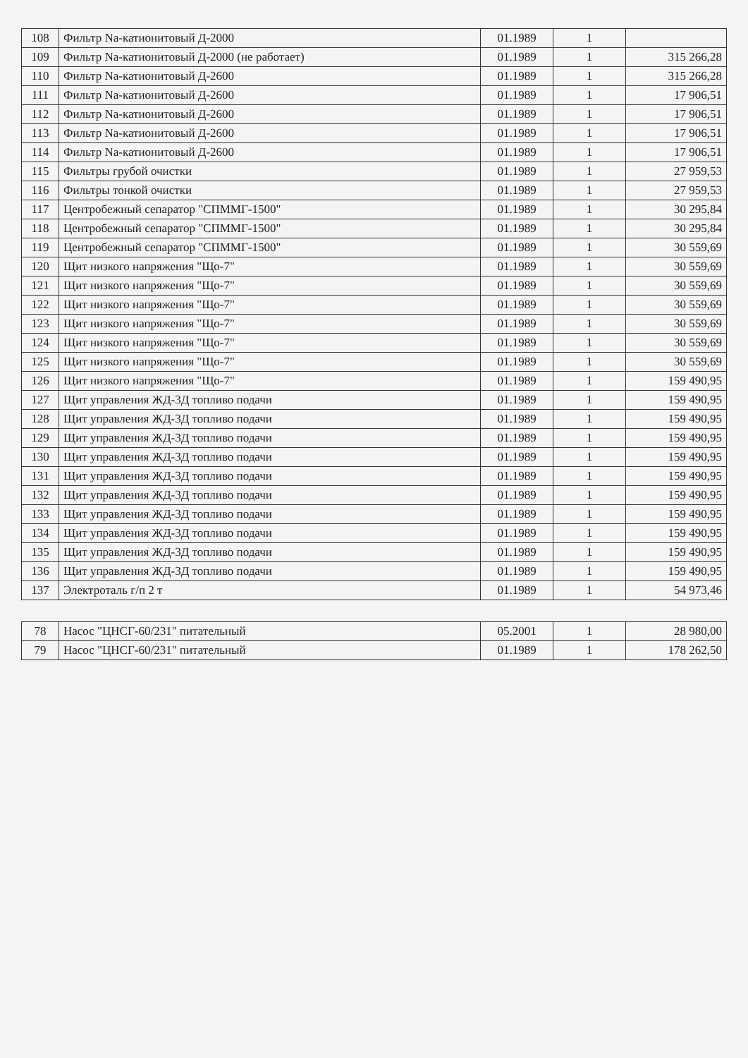| 108 | Фильтр Na-катионитовый Д-2000 | 01.1989 | 1 | |
| 109 | Фильтр Na-катионитовый Д-2000 (не работает) | 01.1989 | 1 | 315 266,28 |
| 110 | Фильтр Na-катионитовый Д-2600 | 01.1989 | 1 | 315 266,28 |
| 111 | Фильтр Na-катионитовый Д-2600 | 01.1989 | 1 | 17 906,51 |
| 112 | Фильтр Na-катионитовый Д-2600 | 01.1989 | 1 | 17 906,51 |
| 113 | Фильтр Na-катионитовый Д-2600 | 01.1989 | 1 | 17 906,51 |
| 114 | Фильтр Na-катионитовый Д-2600 | 01.1989 | 1 | 17 906,51 |
| 115 | Фильтры грубой очистки | 01.1989 | 1 | 27 959,53 |
| 116 | Фильтры тонкой очистки | 01.1989 | 1 | 27 959,53 |
| 117 | Центробежный сепаратор "СПММГ-1500" | 01.1989 | 1 | 30 295,84 |
| 118 | Центробежный сепаратор "СПММГ-1500" | 01.1989 | 1 | 30 295,84 |
| 119 | Центробежный сепаратор "СПММГ-1500" | 01.1989 | 1 | 30 559,69 |
| 120 | Щит низкого напряжения "Що-7" | 01.1989 | 1 | 30 559,69 |
| 121 | Щит низкого напряжения "Що-7" | 01.1989 | 1 | 30 559,69 |
| 122 | Щит низкого напряжения "Що-7" | 01.1989 | 1 | 30 559,69 |
| 123 | Щит низкого напряжения "Що-7" | 01.1989 | 1 | 30 559,69 |
| 124 | Щит низкого напряжения "Що-7" | 01.1989 | 1 | 30 559,69 |
| 125 | Щит низкого напряжения "Що-7" | 01.1989 | 1 | 30 559,69 |
| 126 | Щит низкого напряжения "Що-7" | 01.1989 | 1 | 159 490,95 |
| 127 | Щит управления ЖД-3Д топливо подачи | 01.1989 | 1 | 159 490,95 |
| 128 | Щит управления ЖД-3Д топливо подачи | 01.1989 | 1 | 159 490,95 |
| 129 | Щит управления ЖД-3Д топливо подачи | 01.1989 | 1 | 159 490,95 |
| 130 | Щит управления ЖД-3Д топливо подачи | 01.1989 | 1 | 159 490,95 |
| 131 | Щит управления ЖД-3Д топливо подачи | 01.1989 | 1 | 159 490,95 |
| 132 | Щит управления ЖД-3Д топливо подачи | 01.1989 | 1 | 159 490,95 |
| 133 | Щит управления ЖД-3Д топливо подачи | 01.1989 | 1 | 159 490,95 |
| 134 | Щит управления ЖД-3Д топливо подачи | 01.1989 | 1 | 159 490,95 |
| 135 | Щит управления ЖД-3Д топливо подачи | 01.1989 | 1 | 159 490,95 |
| 136 | Щит управления ЖД-3Д топливо подачи | 01.1989 | 1 | 159 490,95 |
| 137 | Электроталь г/п 2 т | 01.1989 | 1 | 54 973,46 |
| 78 | Насос "ЦНСГ-60/231" питательный | 05.2001 | 1 | 28 980,00 |
| 79 | Насос "ЦНСГ-60/231" питательный | 01.1989 | 1 | 178 262,50 |